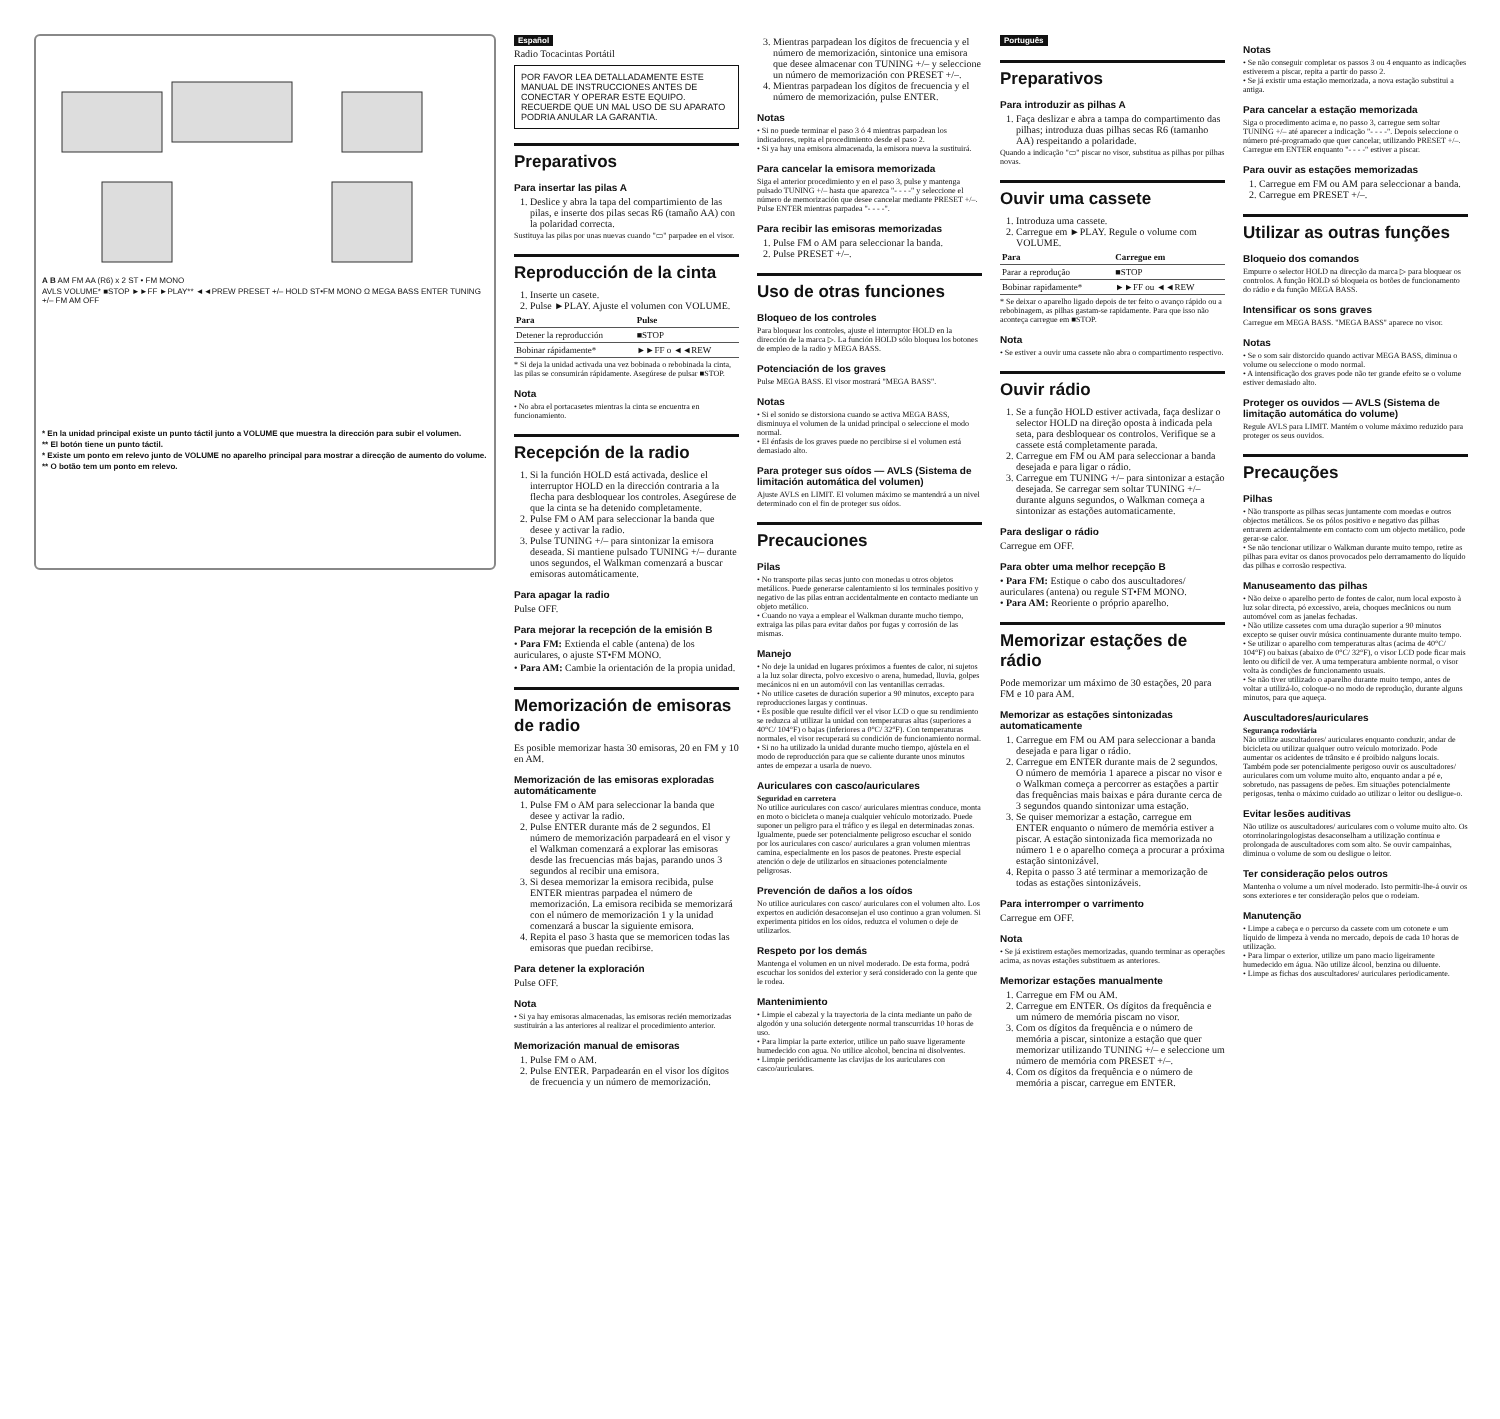A B AM FM AA (R6) x 2 ST • FM MONO
AVLS VOLUME* ■STOP ►►FF ►PLAY** ◄◄PREW PRESET +/– HOLD ST•FM MONO Ω MEGA BASS ENTER TUNING +/– FM AM OFF
* En la unidad principal existe un punto táctil junto a VOLUME que muestra la dirección para subir el volumen.
** El botón tiene un punto táctil.
* Existe um ponto em relevo junto de VOLUME no aparelho principal para mostrar a direcção de aumento do volume.
** O botão tem um ponto em relevo.
Español
Radio Tocacintas Portátil
POR FAVOR LEA DETALLADAMENTE ESTE MANUAL DE INSTRUCCIONES ANTES DE CONECTAR Y OPERAR ESTE EQUIPO. RECUERDE QUE UN MAL USO DE SU APARATO PODRIA ANULAR LA GARANTIA.
Preparativos
Para insertar las pilas A
1. Deslice y abra la tapa del compartimiento de las pilas, e inserte dos pilas secas R6 (tamaño AA) con la polaridad correcta.
Sustituya las pilas por unas nuevas cuando "▭" parpadee en el visor.
Reproducción de la cinta
1. Inserte un casete.
2. Pulse ►PLAY. Ajuste el volumen con VOLUME.
| Para | Pulse |
| --- | --- |
| Detener la reproducción | ■STOP |
| Bobinar rápidamente* | ►►FF o ◄◄REW |
* Si deja la unidad activada una vez bobinada o rebobinada la cinta, las pilas se consumirán rápidamente. Asegúrese de pulsar ■STOP.
Nota
• No abra el portacasetes mientras la cinta se encuentra en funcionamiento.
Recepción de la radio
1. Si la función HOLD está activada, deslice el interruptor HOLD en la dirección contraria a la flecha para desbloquear los controles. Asegúrese de que la cinta se ha detenido completamente.
2. Pulse FM o AM para seleccionar la banda que desee y activar la radio.
3. Pulse TUNING +/– para sintonizar la emisora deseada. Si mantiene pulsado TUNING +/– durante unos segundos, el Walkman comenzará a buscar emisoras automáticamente.
Para apagar la radio
Pulse OFF.
Para mejorar la recepción de la emisión B
• Para FM: Extienda el cable (antena) de los auriculares, o ajuste ST•FM MONO.
• Para AM: Cambie la orientación de la propia unidad.
Memorización de emisoras de radio
Es posible memorizar hasta 30 emisoras, 20 en FM y 10 en AM.
Memorización de las emisoras exploradas automáticamente
1. Pulse FM o AM para seleccionar la banda que desee y activar la radio.
2. Pulse ENTER durante más de 2 segundos. El número de memorización parpadeará en el visor y el Walkman comenzará a explorar las emisoras desde las frecuencias más bajas, parando unos 3 segundos al recibir una emisora.
3. Si desea memorizar la emisora recibida, pulse ENTER mientras parpadea el número de memorización. La emisora recibida se memorizará con el número de memorización 1 y la unidad comenzará a buscar la siguiente emisora.
4. Repita el paso 3 hasta que se memoricen todas las emisoras que puedan recibirse.
Para detener la exploración
Pulse OFF.
Nota
• Si ya hay emisoras almacenadas, las emisoras recién memorizadas sustituirán a las anteriores al realizar el procedimiento anterior.
Memorización manual de emisoras
1. Pulse FM o AM.
2. Pulse ENTER. Parpadearán en el visor los dígitos de frecuencia y un número de memorización.
3. Mientras parpadean los dígitos de frecuencia y el número de memorización, sintonice una emisora que desee almacenar con TUNING +/– y seleccione un número de memorización con PRESET +/–.
4. Mientras parpadean los dígitos de frecuencia y el número de memorización, pulse ENTER.
Notas
• Si no puede terminar el paso 3 ó 4 mientras parpadean los indicadores, repita el procedimiento desde el paso 2.
• Si ya hay una emisora almacenada, la emisora nueva la sustituirá.
Para cancelar la emisora memorizada
Siga el anterior procedimiento y en el paso 3, pulse y mantenga pulsado TUNING +/– hasta que aparezca "- - - -" y seleccione el número de memorización que desee cancelar mediante PRESET +/–. Pulse ENTER mientras parpadea "- - - -".
Para recibir las emisoras memorizadas
1. Pulse FM o AM para seleccionar la banda.
2. Pulse PRESET +/–.
Uso de otras funciones
Bloqueo de los controles
Para bloquear los controles, ajuste el interruptor HOLD en la dirección de la marca ▷. La función HOLD sólo bloquea los botones de empleo de la radio y MEGA BASS.
Potenciación de los graves
Pulse MEGA BASS. El visor mostrará "MEGA BASS".
Notas
• Si el sonido se distorsiona cuando se activa MEGA BASS, disminuya el volumen de la unidad principal o seleccione el modo normal.
• El énfasis de los graves puede no percibirse si el volumen está demasiado alto.
Para proteger sus oídos — AVLS (Sistema de limitación automática del volumen)
Ajuste AVLS en LIMIT. El volumen máximo se mantendrá a un nivel determinado con el fin de proteger sus oídos.
Precauciones
Pilas
• No transporte pilas secas junto con monedas u otros objetos metálicos. Puede generarse calentamiento si los terminales positivo y negativo de las pilas entran accidentalmente en contacto mediante un objeto metálico.
• Cuando no vaya a emplear el Walkman durante mucho tiempo, extraiga las pilas para evitar daños por fugas y corrosión de las mismas.
Manejo
• No deje la unidad en lugares próximos a fuentes de calor, ni sujetos a la luz solar directa, polvo excesivo o arena, humedad, lluvia, golpes mecánicos ni en un automóvil con las ventanillas cerradas.
• No utilice casetes de duración superior a 90 minutos, excepto para reproducciones largas y continuas.
• Es posible que resulte difícil ver el visor LCD o que su rendimiento se reduzca al utilizar la unidad con temperaturas altas (superiores a 40°C/ 104°F) o bajas (inferiores a 0°C/ 32°F). Con temperaturas normales, el visor recuperará su condición de funcionamiento normal.
• Si no ha utilizado la unidad durante mucho tiempo, ajústela en el modo de reproducción para que se caliente durante unos minutos antes de empezar a usarla de nuevo.
Auriculares con casco/auriculares
Seguridad en carretera
No utilice auriculares con casco/ auriculares mientras conduce, monta en moto o bicicleta o maneja cualquier vehículo motorizado. Puede suponer un peligro para el tráfico y es ilegal en determinadas zonas. Igualmente, puede ser potencialmente peligroso escuchar el sonido por los auriculares con casco/ auriculares a gran volumen mientras camina, especialmente en los pasos de peatones. Preste especial atención o deje de utilizarlos en situaciones potencialmente peligrosas.
Prevención de daños a los oídos
No utilice auriculares con casco/ auriculares con el volumen alto. Los expertos en audición desaconsejan el uso continuo a gran volumen. Si experimenta pitidos en los oídos, reduzca el volumen o deje de utilizarlos.
Respeto por los demás
Mantenga el volumen en un nivel moderado. De esta forma, podrá escuchar los sonidos del exterior y será considerado con la gente que le rodea.
Mantenimiento
• Limpie el cabezal y la trayectoria de la cinta mediante un paño de algodón y una solución detergente normal transcurridas 10 horas de uso.
• Para limpiar la parte exterior, utilice un paño suave ligeramente humedecido con agua. No utilice alcohol, bencina ni disolventes.
• Limpie periódicamente las clavijas de los auriculares con casco/auriculares.
Português
Preparativos
Para introduzir as pilhas A
1. Faça deslizar e abra a tampa do compartimento das pilhas; introduza duas pilhas secas R6 (tamanho AA) respeitando a polaridade.
Quando a indicação "▭" piscar no visor, substitua as pilhas por pilhas novas.
Ouvir uma cassete
1. Introduza uma cassete.
2. Carregue em ►PLAY. Regule o volume com VOLUME.
| Para | Carregue em |
| --- | --- |
| Parar a reprodução | ■STOP |
| Bobinar rapidamente* | ►►FF ou ◄◄REW |
* Se deixar o aparelho ligado depois de ter feito o avanço rápido ou a rebobinagem, as pilhas gastam-se rapidamente. Para que isso não aconteça carregue em ■STOP.
Nota
• Se estiver a ouvir uma cassete não abra o compartimento respectivo.
Ouvir rádio
1. Se a função HOLD estiver activada, faça deslizar o selector HOLD na direção oposta à indicada pela seta, para desbloquear os controlos. Verifique se a cassete está completamente parada.
2. Carregue em FM ou AM para seleccionar a banda desejada e para ligar o rádio.
3. Carregue em TUNING +/– para sintonizar a estação desejada. Se carregar sem soltar TUNING +/– durante alguns segundos, o Walkman começa a sintonizar as estações automaticamente.
Para desligar o rádio
Carregue em OFF.
Para obter uma melhor recepção B
• Para FM: Estique o cabo dos auscultadores/ auriculares (antena) ou regule ST•FM MONO.
• Para AM: Reoriente o próprio aparelho.
Memorizar estações de rádio
Pode memorizar um máximo de 30 estações, 20 para FM e 10 para AM.
Memorizar as estações sintonizadas automaticamente
1. Carregue em FM ou AM para seleccionar a banda desejada e para ligar o rádio.
2. Carregue em ENTER durante mais de 2 segundos. O número de memória 1 aparece a piscar no visor e o Walkman começa a percorrer as estações a partir das frequências mais baixas e pára durante cerca de 3 segundos quando sintonizar uma estação.
3. Se quiser memorizar a estação, carregue em ENTER enquanto o número de memória estiver a piscar. A estação sintonizada fica memorizada no número 1 e o aparelho começa a procurar a próxima estação sintonizável.
4. Repita o passo 3 até terminar a memorização de todas as estações sintonizáveis.
Para interromper o varrimento
Carregue em OFF.
Nota
• Se já existirem estações memorizadas, quando terminar as operações acima, as novas estações substituem as anteriores.
Memorizar estações manualmente
1. Carregue em FM ou AM.
2. Carregue em ENTER. Os dígitos da frequência e um número de memória piscam no visor.
3. Com os dígitos da frequência e o número de memória a piscar, sintonize a estação que quer memorizar utilizando TUNING +/– e seleccione um número de memória com PRESET +/–.
4. Com os dígitos da frequência e o número de memória a piscar, carregue em ENTER.
Notas
• Se não conseguir completar os passos 3 ou 4 enquanto as indicações estiverem a piscar, repita a partir do passo 2.
• Se já existir uma estação memorizada, a nova estação substitui a antiga.
Para cancelar a estação memorizada
Siga o procedimento acima e, no passo 3, carregue sem soltar TUNING +/– até aparecer a indicação "- - - -". Depois seleccione o número pré-programado que quer cancelar, utilizando PRESET +/–. Carregue em ENTER enquanto "- - - -" estiver a piscar.
Para ouvir as estações memorizadas
1. Carregue em FM ou AM para seleccionar a banda.
2. Carregue em PRESET +/–.
Utilizar as outras funções
Bloqueio dos comandos
Empurre o selector HOLD na direcção da marca ▷ para bloquear os controlos. A função HOLD só bloqueia os botões de funcionamento do rádio e da função MEGA BASS.
Intensificar os sons graves
Carregue em MEGA BASS. "MEGA BASS" aparece no visor.
Notas
• Se o som sair distorcido quando activar MEGA BASS, diminua o volume ou seleccione o modo normal.
• A intensificação dos graves pode não ter grande efeito se o volume estiver demasiado alto.
Proteger os ouvidos — AVLS (Sistema de limitação automática do volume)
Regule AVLS para LIMIT. Mantém o volume máximo reduzido para proteger os seus ouvidos.
Precauções
Pilhas
• Não transporte as pilhas secas juntamente com moedas e outros objectos metálicos. Se os pólos positivo e negativo das pilhas entrarem acidentalmente em contacto com um objecto metálico, pode gerar-se calor.
• Se não tencionar utilizar o Walkman durante muito tempo, retire as pilhas para evitar os danos provocados pelo derramamento do líquido das pilhas e corrosão respectiva.
Manuseamento das pilhas
• Não deixe o aparelho perto de fontes de calor, num local exposto à luz solar directa, pó excessivo, areia, choques mecânicos ou num automóvel com as janelas fechadas.
• Não utilize cassetes com uma duração superior a 90 minutos excepto se quiser ouvir música continuamente durante muito tempo.
• Se utilizar o aparelho com temperaturas altas (acima de 40°C/ 104°F) ou baixas (abaixo de 0°C/ 32°F), o visor LCD pode ficar mais lento ou difícil de ver. A uma temperatura ambiente normal, o visor volta às condições de funcionamento usuais.
• Se não tiver utilizado o aparelho durante muito tempo, antes de voltar a utilizá-lo, coloque-o no modo de reprodução, durante alguns minutos, para que aqueça.
Auscultadores/auriculares
Segurança rodoviária
Não utilize auscultadores/ auriculares enquanto conduzir, andar de bicicleta ou utilizar qualquer outro veículo motorizado. Pode aumentar os acidentes de trânsito e é proibido nalguns locais. Também pode ser potencialmente perigoso ouvir os auscultadores/ auriculares com um volume muito alto, enquanto andar a pé e, sobretudo, nas passagens de peões. Em situações potencialmente perigosas, tenha o máximo cuidado ao utilizar o leitor ou desligue-o.
Evitar lesões auditivas
Não utilize os auscultadores/ auriculares com o volume muito alto. Os otorrinolaringologistas desaconselham a utilização contínua e prolongada de auscultadores com som alto. Se ouvir campainhas, diminua o volume de som ou desligue o leitor.
Ter consideração pelos outros
Mantenha o volume a um nível moderado. Isto permitir-lhe-á ouvir os sons exteriores e ter consideração pelos que o rodeiam.
Manutenção
• Limpe a cabeça e o percurso da cassete com um cotonete e um líquido de limpeza à venda no mercado, depois de cada 10 horas de utilização.
• Para limpar o exterior, utilize um pano macio ligeiramente humedecido em água. Não utilize álcool, benzina ou diluente.
• Limpe as fichas dos auscultadores/ auriculares periodicamente.